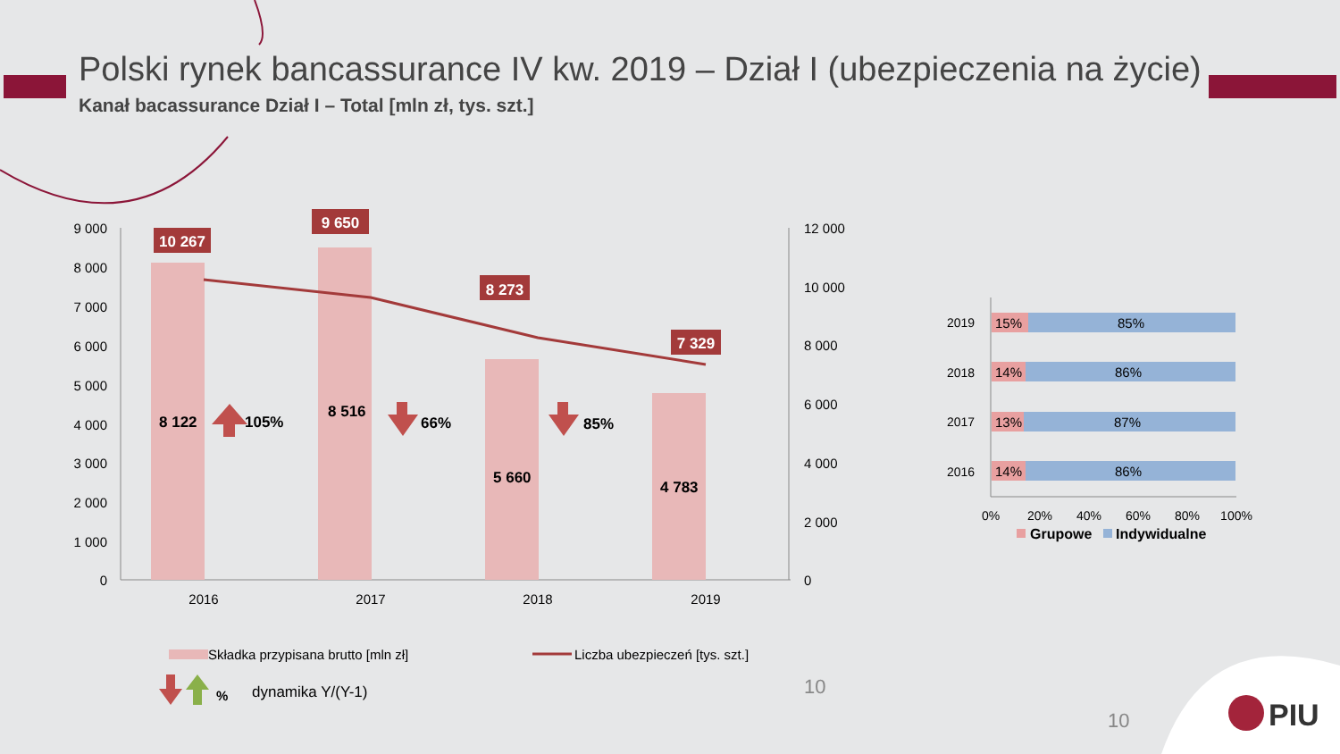Polski rynek bancassurance IV kw. 2019 – Dział I (ubezpieczenia na życie)
Kanał bacassurance Dział I – Total [mln zł, tys. szt.]
9 000
8 000
7 000
6 000
5 000
4 000
3 000
2 000
1 000
0
12 000
10 000
8 000
6 000
4 000
2 000
0
2016
2017
2018
2019
10 267
9 650
8 273
7 329
8 122
8 516
5 660
4 783
105%
66%
85%
Składka przypisana brutto [mln zł]
Liczba ubezpieczeń [tys. szt.]
%
dynamika Y/(Y-1)
10
2019
2018
2017
2016
15%
14%
13%
14%
85%
86%
87%
86%
0%
20%
40%
60%
80%
100%
Grupowe
Indywidualne
10
PIU